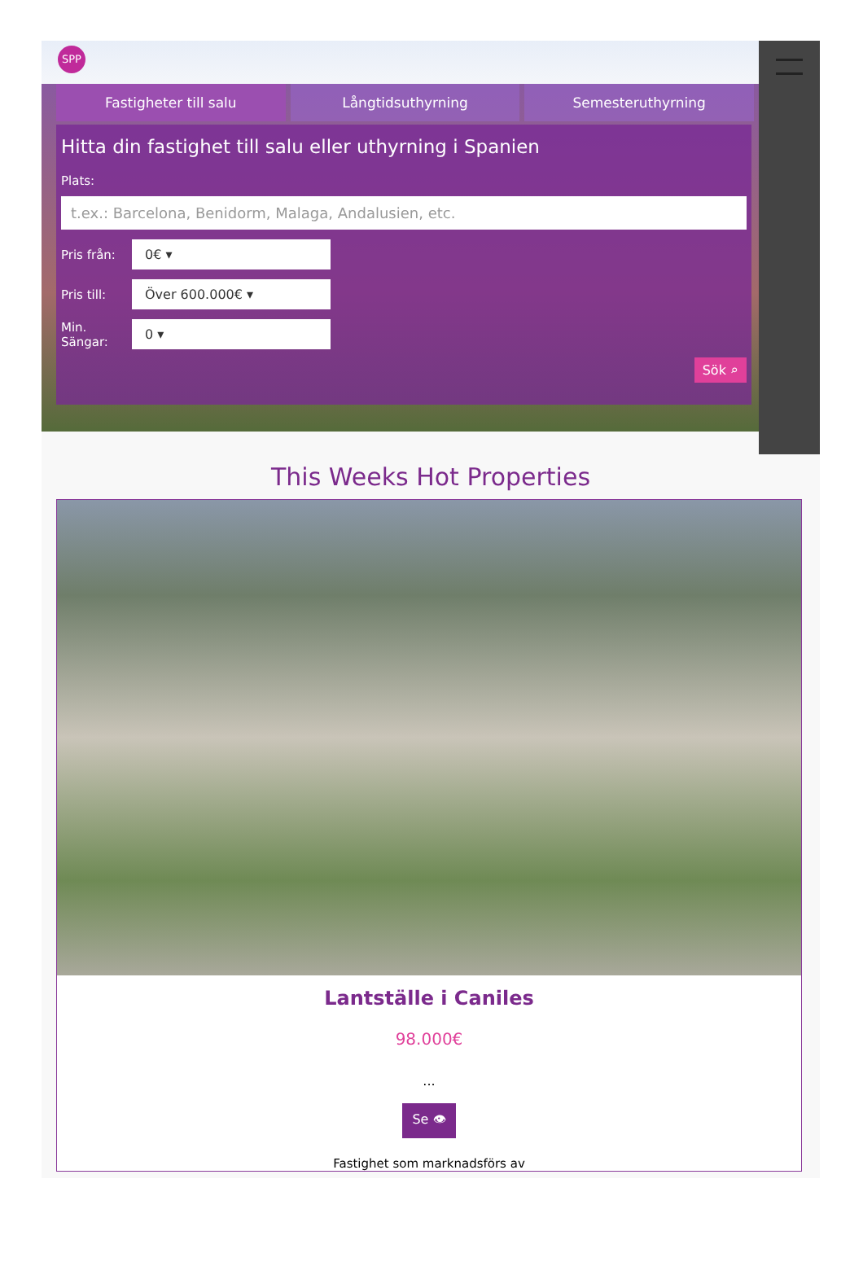SPP
Fastigheter till salu Långtidsuthyrning Semesteruthyrning
Hitta din fastighet till salu eller uthyrning i Spanien
Plats:
t.ex.: Barcelona, Benidorm, Malaga, Andalusien, etc.
Pris från:
0€ ▾
Pris till:
Över 600.000€ ▾
Min. Sängar:
0 ▾
Sök ⌕
This Weeks Hot Properties
Lantställe i Caniles
98.000€
...
Se 👁
Fastighet som marknadsförs av